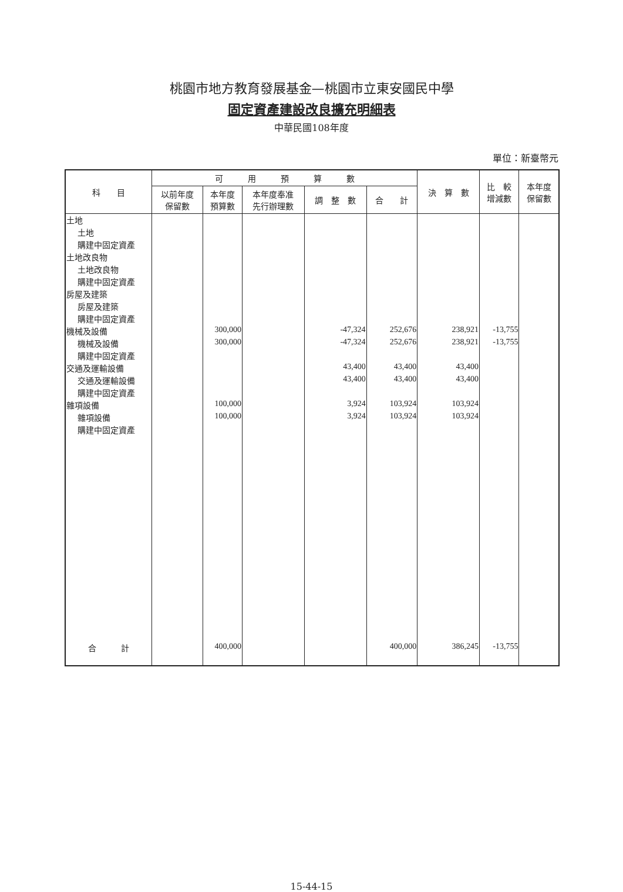桃園市地方教育發展基金—桃園市立東安國民中學
固定資產建設改良擴充明細表
中華民國108年度
單位：新臺幣元
| 科 目 | 可 用 預 算 數 | | | | | 決 算 數 | 比 較 增減數 | 本年度 保留數 |
| --- | --- | --- | --- | --- | --- | --- | --- | --- |
| | 以前年度 保留數 | 本年度 預算數 | 本年度奉准 先行辦理數 | 調 整 數 | 合 計 | | | |
| 土地 | | | | | | | | |
| 土地 | | | | | | | | |
| 購建中固定資產 | | | | | | | | |
| 土地改良物 | | | | | | | | |
| 土地改良物 | | | | | | | | |
| 購建中固定資產 | | | | | | | | |
| 房屋及建築 | | | | | | | | |
| 房屋及建築 | | | | | | | | |
| 購建中固定資產 | | | | | | | | |
| 機械及設備 | | 300,000 | | -47,324 | 252,676 | 238,921 | -13,755 | |
| 機械及設備 | | 300,000 | | -47,324 | 252,676 | 238,921 | -13,755 | |
| 購建中固定資產 | | | | | | | | |
| 交通及運輸設備 | | | | 43,400 | 43,400 | 43,400 | | |
| 交通及運輸設備 | | | | 43,400 | 43,400 | 43,400 | | |
| 購建中固定資產 | | | | | | | | |
| 雜項設備 | | 100,000 | | 3,924 | 103,924 | 103,924 | | |
| 雜項設備 | | 100,000 | | 3,924 | 103,924 | 103,924 | | |
| 購建中固定資產 | | | | | | | | |
| 合 計 | | 400,000 | | | 400,000 | 386,245 | -13,755 | |
15-44-15